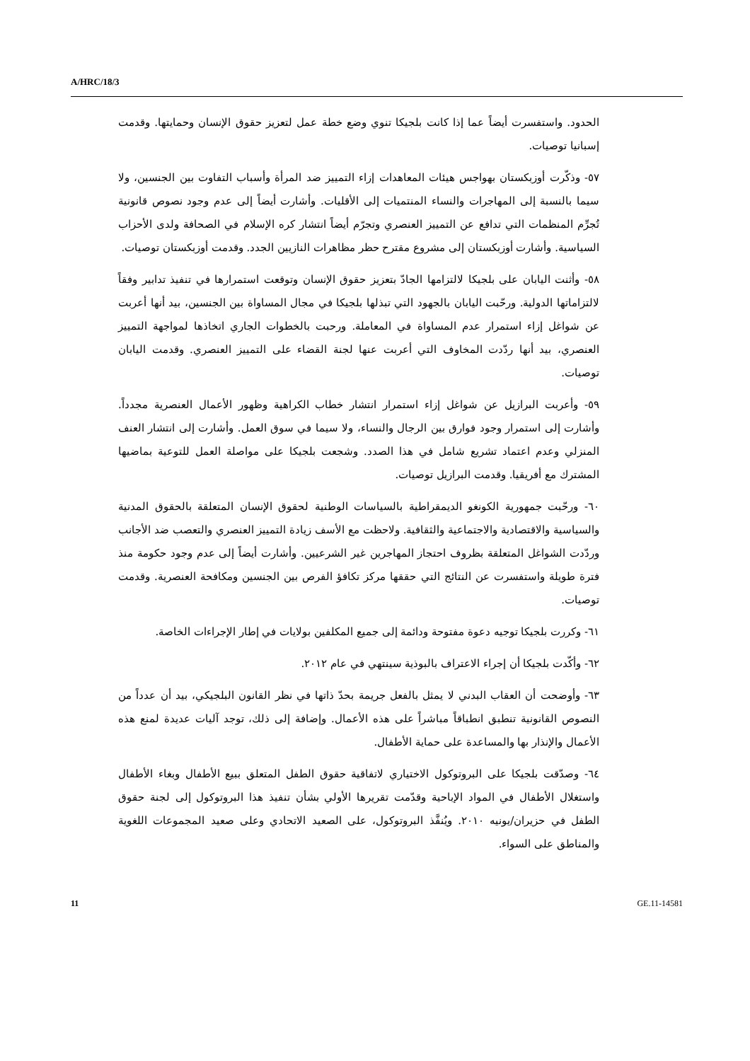A/HRC/18/3
الحدود. واستفسرت أيضاً عما إذا كانت بلجيكا تنوي وضع خطة عمل لتعزيز حقوق الإنسان وحمايتها. وقدمت إسبانيا توصيات.
٥٧- وذكّرت أوزبكستان بهواجس هيئات المعاهدات إزاء التمييز ضد المرأة وأسباب التفاوت بين الجنسين، ولا سيما بالنسبة إلى المهاجرات والنساء المنتميات إلى الأقليات. وأشارت أيضاً إلى عدم وجود نصوص قانونية تُجرِّم المنظمات التي تدافع عن التمييز العنصري وتجرّم أيضاً انتشار كره الإسلام في الصحافة ولدى الأحزاب السياسية. وأشارت أوزبكستان إلى مشروع مقترح حظر مظاهرات النازيين الجدد. وقدمت أوزبكستان توصيات.
٥٨- وأثنت اليابان على بلجيكا لالتزامها الجادّ بتعزيز حقوق الإنسان وتوقعت استمرارها في تنفيذ تدابير وفقاً لالتزاماتها الدولية. ورحّبت اليابان بالجهود التي تبذلها بلجيكا في مجال المساواة بين الجنسين، بيد أنها أعربت عن شواغل إزاء استمرار عدم المساواة في المعاملة. ورحبت بالخطوات الجاري اتخاذها لمواجهة التمييز العنصري، بيد أنها ردّدت المخاوف التي أعربت عنها لجنة القضاء على التمييز العنصري. وقدمت اليابان توصيات.
٥٩- وأعربت البرازيل عن شواغل إزاء استمرار انتشار خطاب الكراهية وظهور الأعمال العنصرية مجدداً. وأشارت إلى استمرار وجود فوارق بين الرجال والنساء، ولا سيما في سوق العمل. وأشارت إلى انتشار العنف المنزلي وعدم اعتماد تشريع شامل في هذا الصدد. وشجعت بلجيكا على مواصلة العمل للتوعية بماضيها المشترك مع أفريقيا. وقدمت البرازيل توصيات.
٦٠- ورحّبت جمهورية الكونغو الديمقراطية بالسياسات الوطنية لحقوق الإنسان المتعلقة بالحقوق المدنية والسياسية والاقتصادية والاجتماعية والثقافية. ولاحظت مع الأسف زيادة التمييز العنصري والتعصب ضد الأجانب وردّدت الشواغل المتعلقة بظروف احتجاز المهاجرين غير الشرعيين. وأشارت أيضاً إلى عدم وجود حكومة منذ فترة طويلة واستفسرت عن النتائج التي حققها مركز تكافؤ الفرص بين الجنسين ومكافحة العنصرية. وقدمت توصيات.
٦١- وكررت بلجيكا توجيه دعوة مفتوحة ودائمة إلى جميع المكلفين بولايات في إطار الإجراءات الخاصة.
٦٢- وأكّدت بلجيكا أن إجراء الاعتراف بالبوذية سينتهي في عام ٢٠١٢.
٦٣- وأوضحت أن العقاب البدني لا يمثل بالفعل جريمة بحدّ ذاتها في نظر القانون البلجيكي، بيد أن عدداً من النصوص القانونية تنطبق انطباقاً مباشراً على هذه الأعمال. وإضافة إلى ذلك، توجد آليات عديدة لمنع هذه الأعمال والإنذار بها والمساعدة على حماية الأطفال.
٦٤- وصدّقت بلجيكا على البروتوكول الاختياري لاتفاقية حقوق الطفل المتعلق ببيع الأطفال وبغاء الأطفال واستغلال الأطفال في المواد الإباحية وقدّمت تقريرها الأولي بشأن تنفيذ هذا البروتوكول إلى لجنة حقوق الطفل في حزيران/يونيه ٢٠١٠. ويُنفَّذ البروتوكول، على الصعيد الاتحادي وعلى صعيد المجموعات اللغوية والمناطق على السواء.
11 GE.11-14581